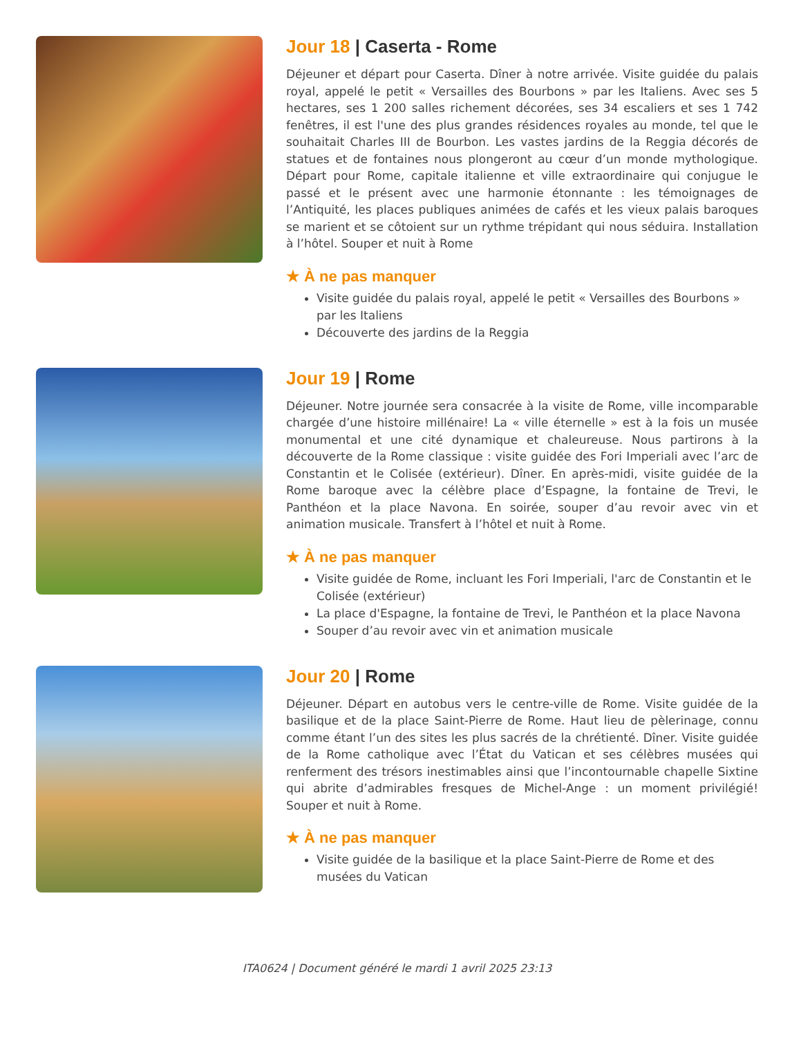Jour 18 | Caserta - Rome
Déjeuner et départ pour Caserta. Dîner à notre arrivée. Visite guidée du palais royal, appelé le petit « Versailles des Bourbons » par les Italiens. Avec ses 5 hectares, ses 1 200 salles richement décorées, ses 34 escaliers et ses 1 742 fenêtres, il est l'une des plus grandes résidences royales au monde, tel que le souhaitait Charles III de Bourbon. Les vastes jardins de la Reggia décorés de statues et de fontaines nous plongeront au cœur d’un monde mythologique. Départ pour Rome, capitale italienne et ville extraordinaire qui conjugue le passé et le présent avec une harmonie étonnante : les témoignages de l’Antiquité, les places publiques animées de cafés et les vieux palais baroques se marient et se côtoient sur un rythme trépidant qui nous séduira. Installation à l’hôtel. Souper et nuit à Rome
★ À ne pas manquer
Visite guidée du palais royal, appelé le petit « Versailles des Bourbons » par les Italiens
Découverte des jardins de la Reggia
Jour 19 | Rome
Déjeuner. Notre journée sera consacrée à la visite de Rome, ville incomparable chargée d’une histoire millénaire! La « ville éternelle » est à la fois un musée monumental et une cité dynamique et chaleureuse. Nous partirons à la découverte de la Rome classique : visite guidée des Fori Imperiali avec l’arc de Constantin et le Colisée (extérieur). Dîner. En après-midi, visite guidée de la Rome baroque avec la célèbre place d’Espagne, la fontaine de Trevi, le Panthéon et la place Navona. En soirée, souper d’au revoir avec vin et animation musicale. Transfert à l’hôtel et nuit à Rome.
★ À ne pas manquer
Visite guidée de Rome, incluant les Fori Imperiali, l'arc de Constantin et le Colisée (extérieur)
La place d'Espagne, la fontaine de Trevi, le Panthéon et la place Navona
Souper d’au revoir avec vin et animation musicale
Jour 20 | Rome
Déjeuner. Départ en autobus vers le centre-ville de Rome. Visite guidée de la basilique et de la place Saint-Pierre de Rome. Haut lieu de pèlerinage, connu comme étant l’un des sites les plus sacrés de la chrétienté. Dîner. Visite guidée de la Rome catholique avec l’État du Vatican et ses célèbres musées qui renferment des trésors inestimables ainsi que l’incontournable chapelle Sixtine qui abrite d’admirables fresques de Michel-Ange : un moment privilégié! Souper et nuit à Rome.
★ À ne pas manquer
Visite guidée de la basilique et la place Saint-Pierre de Rome et des musées du Vatican
ITA0624 | Document généré le mardi 1 avril 2025 23:13